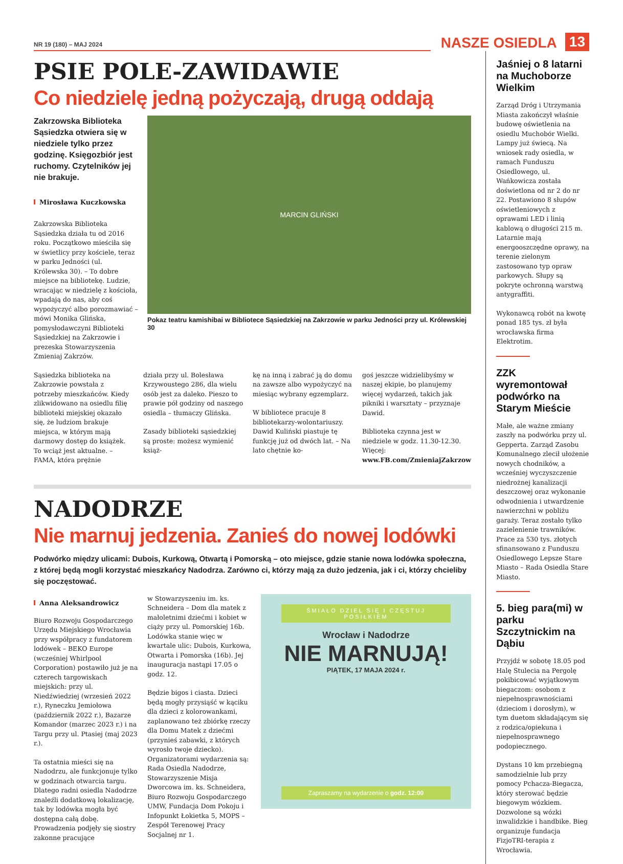NR 19 (180) – MAJ 2024
NASZE OSIEDLA
13
PSIE POLE-ZAWIDAWIE
Co niedzielę jedną pożyczają, drugą oddają
Zakrzowska Biblioteka Sąsiedzka otwiera się w niedziele tylko przez godzinę. Księgozbiór jest ruchomy. Czytelników jej nie brakuje.
Mirosława Kuczkowska
Zakrzowska Biblioteka Sąsiedzka działa tu od 2016 roku. Początkowo mieściła się w świetlicy przy kościele, teraz w parku Jedności (ul. Królewska 30). – To dobre miejsce na bibliotekę. Ludzie, wracając w niedzielę z kościoła, wpadają do nas, aby coś wypożyczyć albo porozmawiać – mówi Monika Glińska, pomysłodawczyni Biblioteki Sąsiedzkiej na Zakrzowie i prezeska Stowarzyszenia Zmieniaj Zakrzów.
MARCIN GLIŃSKI
Pokaz teatru kamishibai w Bibliotece Sąsiedzkiej na Zakrzowie w parku Jedności przy ul. Królewskiej 30
Sąsiedzka biblioteka na Zakrzowie powstała z potrzeby mieszkańców. Kiedy zlikwidowano na osiedlu filię biblioteki miejskiej okazało się, że ludziom brakuje miejsca, w którym mają darmowy dostęp do książek. To wciąż jest aktualne. – FAMA, która prężnie
działa przy ul. Bolesława Krzywoustego 286, dla wielu osób jest za daleko. Pieszo to prawie pół godziny od naszego osiedla – tłumaczy Glińska.
Zasady biblioteki sąsiedzkiej są proste: możesz wymienić książ-
kę na inną i zabrać ją do domu na zawsze albo wypożyczyć na miesiąc wybrany egzemplarz.
W bibliotece pracuje 8 bibliotekarzy-wolontariuszy. Dawid Kuliński piastuje tę funkcję już od dwóch lat. – Na lato chętnie ko-
goś jeszcze widzielibyśmy w naszej ekipie, bo planujemy więcej wydarzeń, takich jak pikniki i warsztaty – przyznaje Dawid.
Biblioteka czynna jest w niedziele w godz. 11.30-12.30. Więcej: www.FB.com/ZmieniajZakrzow
NADODRZE
Nie marnuj jedzenia. Zanieś do nowej lodówki
Podwórko między ulicami: Dubois, Kurkową, Otwartą i Pomorską – oto miejsce, gdzie stanie nowa lodówka społeczna, z której będą mogli korzystać mieszkańcy Nadodrza. Zarówno ci, którzy mają za dużo jedzenia, jak i ci, którzy chcieliby się poczęstować.
Anna Aleksandrowicz
Biuro Rozwoju Gospodarczego Urzędu Miejskiego Wrocławia przy współpracy z fundatorem lodówek – BEKO Europe (wcześniej Whirlpool Corporation) postawiło już je na czterech targowiskach miejskich: przy ul. Niedźwiedziej (wrzesień 2022 r.), Ryneczku Jemiołowa (październik 2022 r.), Bazarze Komandor (marzec 2023 r.) i na Targu przy ul. Ptasiej (maj 2023 r.).
Ta ostatnia mieści się na Nadodrzu, ale funkcjonuje tylko w godzinach otwarcia targu. Dlatego radni osiedla Nadodrze znaleźli dodatkową lokalizację, tak by lodówka mogła być dostępna całą dobę. Prowadzenia podjęły się siostry zakonne pracujące
w Stowarzyszeniu im. ks. Schneidera – Dom dla matek z małoletnimi dziećmi i kobiet w ciąży przy ul. Pomorskiej 16b. Lodówka stanie więc w kwartale ulic: Dubois, Kurkowa, Otwarta i Pomorska (16b). Jej inauguracja nastąpi 17.05 o godz. 12.
Będzie bigos i ciasta. Dzieci będą mogły przysiąść w kąciku dla dzieci z kolorowankami, zaplanowano też zbiórkę rzeczy dla Domu Matek z dziećmi (przynieś zabawki, z których wyrosło twoje dziecko). Organizatorami wydarzenia są: Rada Osiedla Nadodrze, Stowarzyszenie Misja Dworcowa im. ks. Schneidera, Biuro Rozwoju Gospodarczego UMW, Fundacja Dom Pokoju i Infopunkt Łokietka 5, MOPS – Zespół Terenowej Pracy Socjalnej nr 1.
ŚMIAŁO DZIEL SIĘ I CZĘSTUJ POSIŁKIEM
Wrocław i Nadodrze
NIE MARNUJĄ!
PIĄTEK, 17 MAJA 2024 r.
Zapraszamy na wydarzenie o godz. 12:00
Jaśniej o 8 latarni na Muchoborze Wielkim
Zarząd Dróg i Utrzymania Miasta zakończył właśnie budowę oświetlenia na osiedlu Muchobór Wielki. Lampy już świecą. Na wniosek rady osiedla, w ramach Funduszu Osiedlowego, ul. Wańkowicza została doświetlona od nr 2 do nr 22. Postawiono 8 słupów oświetleniowych z oprawami LED i linią kablową o długości 215 m. Latarnie mają energooszczędne oprawy, na terenie zielonym zastosowano typ opraw parkowych. Słupy są pokryte ochronną warstwą antygraffiti.
Wykonawcą robót na kwotę ponad 185 tys. zł była wrocławska firma Elektrotim.
ZZK wyremontował podwórko na Starym Mieście
Małe, ale ważne zmiany zaszły na podwórku przy ul. Gepperta. Zarząd Zasobu Komunalnego zlecił ułożenie nowych chodników, a wcześniej wyczyszczenie niedrożnej kanalizacji deszczowej oraz wykonanie odwodnienia i utwardzenie nawierzchni w pobliżu garaży. Teraz zostało tylko zazielenienie trawników. Prace za 530 tys. złotych sfinansowano z Funduszu Osiedlowego Lepsze Stare Miasto – Rada Osiedla Stare Miasto.
5. bieg para(mi) w parku Szczytnickim na Dąbiu
Przyjdź w sobotę 18.05 pod Halę Stulecia na Pergolę pokibicować wyjątkowym biegaczom: osobom z niepełnosprawnościami (dzieciom i dorosłym), w tym duetom składającym się z rodzica/opiekuna i niepełnosprawnego podopiecznego.
Dystans 10 km przebiegną samodzielnie lub przy pomocy Pchacza-Biegacza, który sterować będzie biegowym wózkiem. Dozwolone są wózki inwalidzkie i handbike. Bieg organizuje fundacja FizjoTRI-terapia z Wrocławia.